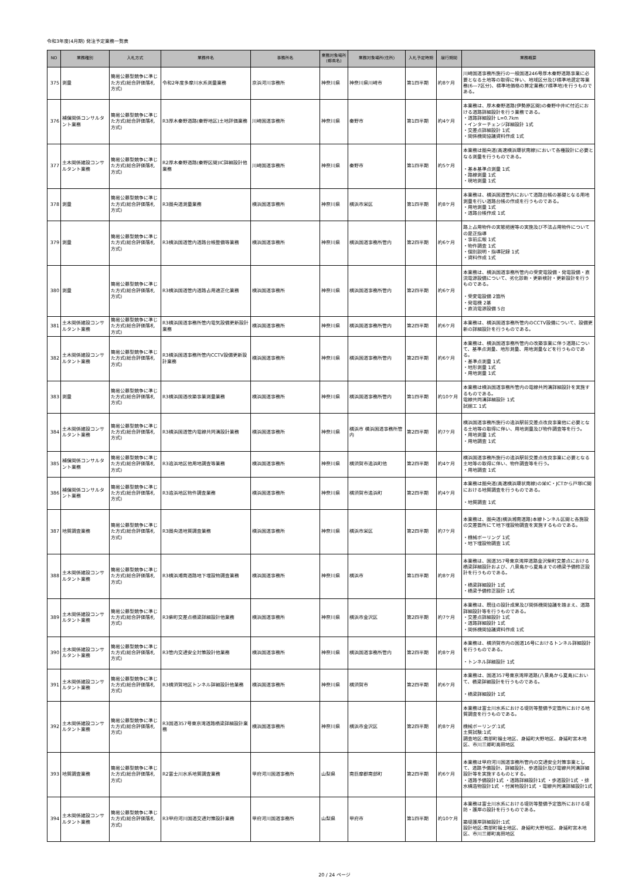令和3年度(4月期) 発注予定業務一覧表
| NO | 業務種別 | 入札方式 | 業務件名 | 事務所名 | 業務対象場所(都県名) | 業務対象場所(住所) | 入札予定時期 | 履行期間 | 業務概要 |
| --- | --- | --- | --- | --- | --- | --- | --- | --- | --- |
| 375 | 測量 | 簡易公募型競争に準じた方式(総合評価落札方式) | 令和2年度多摩川水系測量業務 | 京浜河川事務所 | 神奈川県 | 神奈川県川崎市 | 第1四半期 | 約8ケ月 | 川崎国道事務所施行の一般国道246号厚木秦野道路事業に必要となる土地等の取得に伴い、地域区分及び標準地選定等業務(6―7区分)、標準地価格の算定業務(7標準地)を行うものである。 |
| 376 | 補償関係コンサルタント業務 | 簡易公募型競争に準じた方式(総合評価落札方式) | R3厚木秦野道路(秦野地区)土地評価業務 | 川崎国道事務所 | 神奈川県 | 秦野市 | 第1四半期 | 約4ケ月 | 本業務は、厚木秦野道路(伊勢原区間)の秦野中井IC付近における道路詳細設計を行う業務である。 ・道路詳細設計 L=0.7km ・インターチェンジ詳細設計 1式 ・交差点詳細設計 1式 ・関係機関協議資料作成 1式 |
| 377 | 土木関係建設コンサルタント業務 | 簡易公募型競争に準じた方式(総合評価落札方式) | R2厚木秦野道路(秦野区間)IC詳細設計他業務 | 川崎国道事務所 | 神奈川県 | 秦野市 | 第1四半期 | 約5ケ月 | 本業務は圏央道(高速横浜環状南線)において各種設計に必要となる測量を行うものである。 ・基本基準点測量 1式 ・路線測量 1式 ・現地測量 1式 |
| 378 | 測量 | 簡易公募型競争に準じた方式(総合評価落札方式) | R3圏央道測量業務 | 横浜国道事務所 | 神奈川県 | 横浜市栄区 | 第1四半期 | 約8ケ月 | 本業務は、横浜国道管内において道路台帳の基礎となる用地測量を行い道路台帳の作成を行うものである。 ・用地測量 1式 ・道路台帳作成 1式 |
| 379 | 測量 | 簡易公募型競争に準じた方式(総合評価落札方式) | R3横浜国道管内道路台帳整備等業務 | 横浜国道事務所 | 神奈川県 | 横浜国道事務所管内 | 第2四半期 | 約6ケ月 | 路上占用物件の実態把握等の実施及び不法占用物件についての是正指導 ・事前広報 1式 ・物件調査 1式 ・個別説明・指導記録 1式 ・資料作成 1式 |
| 380 | 測量 | 簡易公募型競争に準じた方式(総合評価落札方式) | R3横浜国道管内道路占用適正化業務 | 横浜国道事務所 | 神奈川県 | 横浜国道事務所管内 | 第2四半期 | 約6ケ月 | 本業務は、横浜国道事務所管内の受変電設備・発電設備・直流電源設備について、劣化診断・更新検討・更新設計を行うものである。 ・受変電設備 2箇所 ・発電機 2基 ・直流電源設備 5台 |
| 381 | 土木関係建設コンサルタント業務 | 簡易公募型競争に準じた方式(総合評価落札方式) | R3横浜国道事務所管内電気設備更新設計業務 | 横浜国道事務所 | 神奈川県 | 横浜国道事務所管内 | 第2四半期 | 約6ケ月 | 本業務は、横浜国道事務所管内のCCTV設備について、設備更新の詳細設計を行うものである。 |
| 382 | 土木関係建設コンサルタント業務 | 簡易公募型競争に準じた方式(総合評価落札方式) | R3横浜国道事務所管内CCTV設備更新設計業務 | 横浜国道事務所 | 神奈川県 | 横浜国道事務所管内 | 第2四半期 | 約6ケ月 | 本業務は、横浜国道事務所管内の改築事業に伴う道路について、基準点測量、地形測量、用地測量などを行うものである。 ・基準点測量 1式 ・地形測量 1式 ・用地測量 1式 |
| 383 | 測量 | 簡易公募型競争に準じた方式(総合評価落札方式) | R3横浜国道改築事業測量業務 | 横浜国道事務所 | 神奈川県 | 横浜国道事務所管内 | 第1四半期 | 約10ケ月 | 本業務は横浜国道事務所管内の電線共同溝詳細設計を実施するものである。 電線共同溝詳細設計 1式 試掘工 1式 |
| 384 | 土木関係建設コンサルタント業務 | 簡易公募型競争に準じた方式(総合評価落札方式) | R3横浜国道管内電線共同溝設計業務 | 横浜国道事務所 | 神奈川県 | 横浜市 横浜国道事務所管内 | 第2四半期 | 約7ケ月 | 横浜国道事務所施行の追浜駅前交差点改良事業他に必要となる土地等の取得に伴い、用地測量及び物件調査等を行う。 ・用地測量 1式 ・用地調査 1式 |
| 385 | 補償関係コンサルタント業務 | 簡易公募型競争に準じた方式(総合評価落札方式) | R3追浜地区他用地調査等業務 | 横浜国道事務所 | 神奈川県 | 横須賀市追浜町他 | 第2四半期 | 約4ケ月 | 横浜国道事務所施行の追浜駅前交差点改良事業に必要となる土地等の取得に伴い、物件調査等を行う。 ・用地調査 1式 |
| 386 | 補償関係コンサルタント業務 | 簡易公募型競争に準じた方式(総合評価落札方式) | R3追浜地区物件調査業務 | 横浜国道事務所 | 神奈川県 | 横須賀市追浜町 | 第2四半期 | 約4ケ月 | 本業務は圏央道(高速横浜環状南線)の栄IC・JCTから戸塚IC間における地質調査を行うものである。 ・地質調査 1式 |
| 387 | 地質調査業務 | 簡易公募型競争に準じた方式(総合評価落札方式) | R3圏央道地質調査業務 | 横浜国道事務所 | 神奈川県 | 横浜市栄区 | 第2四半期 | 約7ケ月 | 本業務は、圏央道(横浜湘南道路)本線トンネル区間と各施設の交差箇所にて地下埋設物調査を実施するものである。 ・機械ボーリング 1式 ・地下埋設物調査 1式 |
| 388 | 土木関係建設コンサルタント業務 | 簡易公募型競争に準じた方式(総合評価落札方式) | R3横浜湘南道路地下埋設物調査業務 | 横浜国道事務所 | 神奈川県 | 横浜市 | 第1四半期 | 約8ケ月 | 本業務は、国道357号東京湾岸道路金沢柴町交差点における橋梁詳細設計および、八景島から夏島までの橋梁予備修正設計を行うものである。 ・橋梁詳細設計 1式 ・橋梁予備修正設計 1式 |
| 389 | 土木関係建設コンサルタント業務 | 簡易公募型競争に準じた方式(総合評価落札方式) | R3柴町交差点橋梁詳細設計他業務 | 横浜国道事務所 | 神奈川県 | 横浜市金沢区 | 第2四半期 | 約7ケ月 | 本業務は、既往の設計成果及び関係機関協議を踏まえ、道路詳細設計等を行うものである。 ・交差点詳細設計 1式 ・道路詳細設計 1式 ・関係機関協議資料作成 1式 |
| 390 | 土木関係建設コンサルタント業務 | 簡易公募型競争に準じた方式(総合評価落札方式) | R3管内交通安全対策設計他業務 | 横浜国道事務所 | 神奈川県 | 横浜国道事務所管内 | 第2四半期 | 約8ケ月 | 本業務は、横須賀市内の国道16号におけるトンネル詳細設計を行うものである。 ・トンネル詳細設計 1式 |
| 391 | 土木関係建設コンサルタント業務 | 簡易公募型競争に準じた方式(総合評価落札方式) | R3横須賀地区トンネル詳細設計他業務 | 横浜国道事務所 | 神奈川県 | 横須賀市 | 第2四半期 | 約6ケ月 | 本業務は、国道357号東京湾岸道路(八景島から夏島)において、橋梁詳細設計を行うものである。 ・橋梁詳細設計 1式 |
| 392 | 土木関係建設コンサルタント業務 | 簡易公募型競争に準じた方式(総合評価落札方式) | R3国道357号東京湾道路橋梁詳細設計業務 | 横浜国道事務所 | 神奈川県 | 横浜市金沢区 | 第2四半期 | 約8ケ月 | 本業務は富士川水系における堤防等整備予定箇所における地質調査を行うものである。 機械ボーリング:1式 土質試験:1式 調査地区:南部町福士地区、身延町大野地区、身延町宮木地区、市川三郷町高田地区 |
| 393 | 地質調査業務 | 簡易公募型競争に準じた方式(総合評価落札方式) | R2富士川水系地質調査業務 | 甲府河川国道事務所 | 山梨県 | 南巨摩郡南部町 | 第2四半期 | 約6ケ月 | 本業務は甲府河川国道事務所管内の交通安全対策事業として、道路予備設計、詳細設計、歩道設計及び電線共同溝詳細設計等を実施するものとする。 ・道路予備設計1式 ・道路詳細設計1式 ・歩道設計1式 ・排水構造物設計1式 ・付属物設計1式 ・電線共同溝詳細設計1式 |
| 394 | 土木関係建設コンサルタント業務 | 簡易公募型競争に準じた方式(総合評価落札方式) | R3甲府河川国道交通対策設計業務 | 甲府河川国道事務所 | 山梨県 | 甲府市 | 第1四半期 | 約10ケ月 | 本業務は富士川水系における堤防等整備予定箇所における堤防・護岸の設計を行うものである。 築堤護岸詳細設計:1式 設計地区:南部町福士地区、身延町大野地区、身延町宮木地区、市川三郷町高田地区 |
20 / 24 ページ